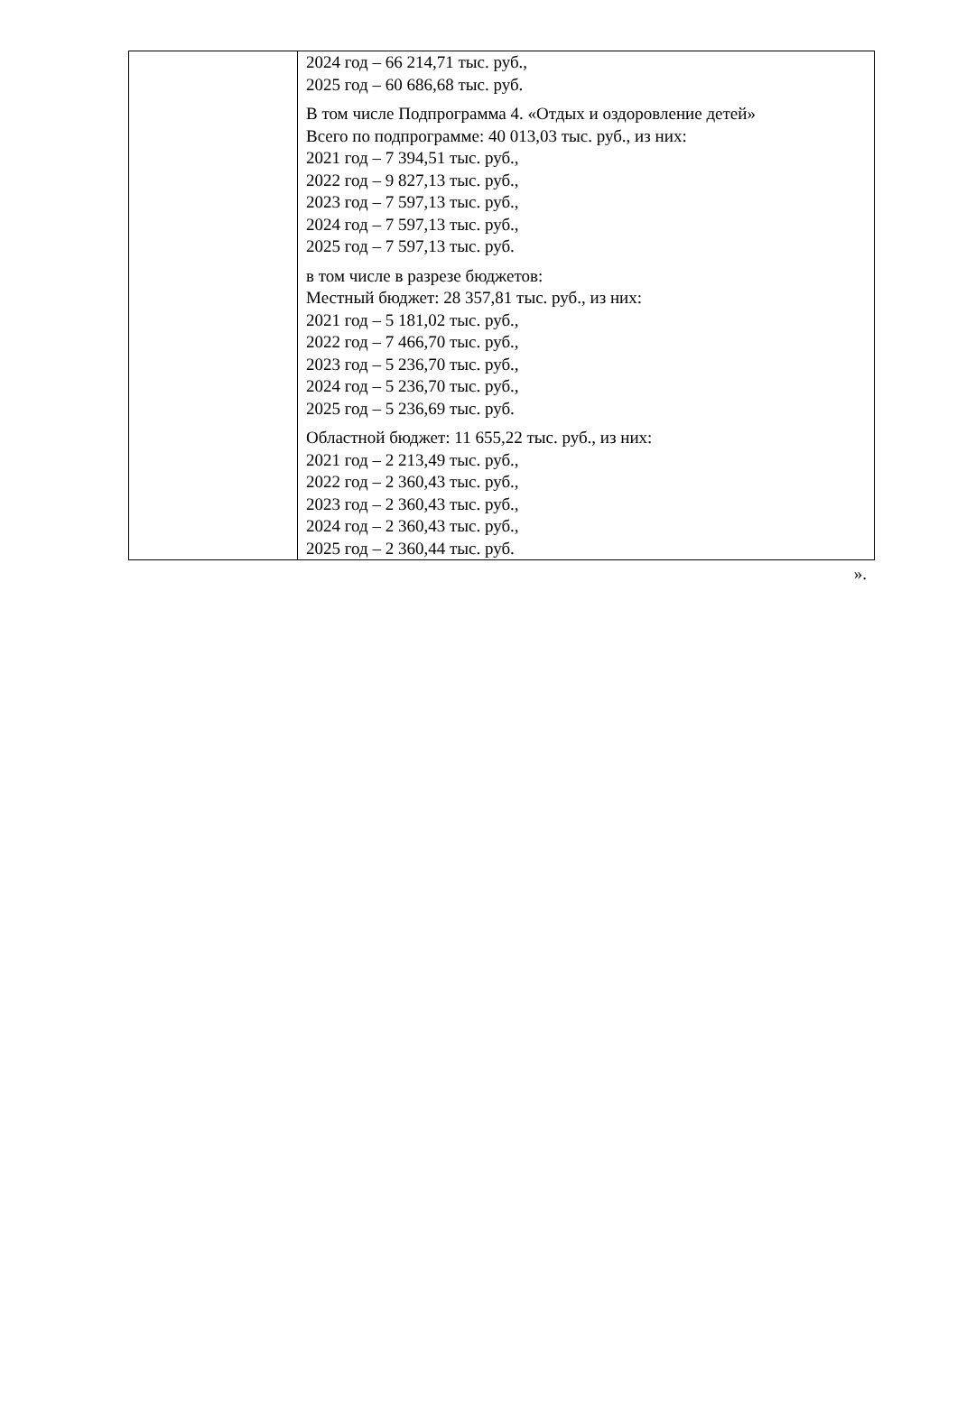| | 2024 год – 66 214,71 тыс. руб., 2025 год – 60 686,68 тыс. руб. В том числе Подпрограмма 4. «Отдых и оздоровление детей» Всего по подпрограмме: 40 013,03 тыс. руб., из них: 2021 год – 7 394,51 тыс. руб., 2022 год – 9 827,13 тыс. руб., 2023 год – 7 597,13 тыс. руб., 2024 год – 7 597,13 тыс. руб., 2025 год – 7 597,13 тыс. руб. в том числе в разрезе бюджетов: Местный бюджет: 28 357,81 тыс. руб., из них: 2021 год – 5 181,02 тыс. руб., 2022 год – 7 466,70 тыс. руб., 2023 год – 5 236,70 тыс. руб., 2024 год – 5 236,70 тыс. руб., 2025 год – 5 236,69 тыс. руб. Областной бюджет: 11 655,22 тыс. руб., из них: 2021 год – 2 213,49 тыс. руб., 2022 год – 2 360,43 тыс. руб., 2023 год – 2 360,43 тыс. руб., 2024 год – 2 360,43 тыс. руб., 2025 год – 2 360,44 тыс. руб. |
».